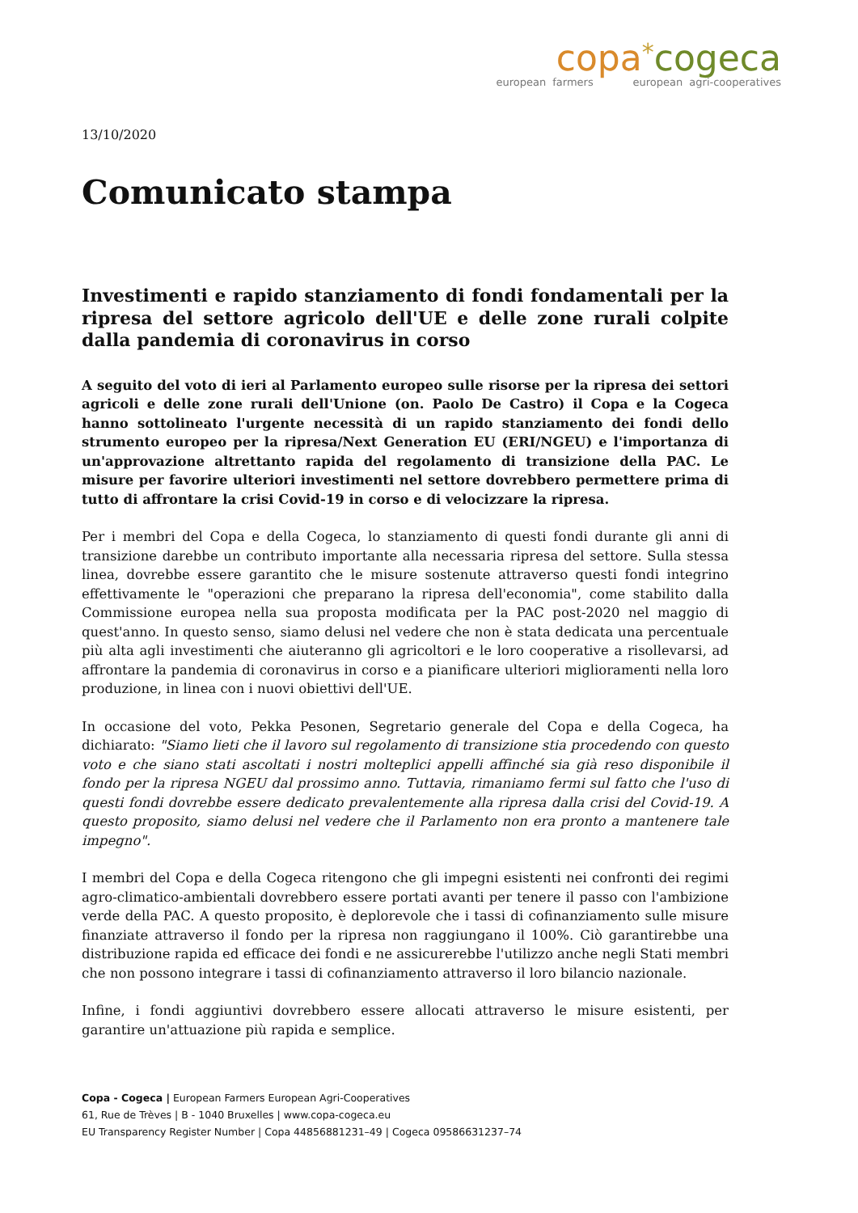copa*cogeca
european farmers european agri-cooperatives
13/10/2020
Comunicato stampa
Investimenti e rapido stanziamento di fondi fondamentali per la ripresa del settore agricolo dell'UE e delle zone rurali colpite dalla pandemia di coronavirus in corso
A seguito del voto di ieri al Parlamento europeo sulle risorse per la ripresa dei settori agricoli e delle zone rurali dell'Unione (on. Paolo De Castro) il Copa e la Cogeca hanno sottolineato l'urgente necessità di un rapido stanziamento dei fondi dello strumento europeo per la ripresa/Next Generation EU (ERI/NGEU) e l'importanza di un'approvazione altrettanto rapida del regolamento di transizione della PAC. Le misure per favorire ulteriori investimenti nel settore dovrebbero permettere prima di tutto di affrontare la crisi Covid-19 in corso e di velocizzare la ripresa.
Per i membri del Copa e della Cogeca, lo stanziamento di questi fondi durante gli anni di transizione darebbe un contributo importante alla necessaria ripresa del settore. Sulla stessa linea, dovrebbe essere garantito che le misure sostenute attraverso questi fondi integrino effettivamente le "operazioni che preparano la ripresa dell'economia", come stabilito dalla Commissione europea nella sua proposta modificata per la PAC post-2020 nel maggio di quest'anno. In questo senso, siamo delusi nel vedere che non è stata dedicata una percentuale più alta agli investimenti che aiuteranno gli agricoltori e le loro cooperative a risollevarsi, ad affrontare la pandemia di coronavirus in corso e a pianificare ulteriori miglioramenti nella loro produzione, in linea con i nuovi obiettivi dell'UE.
In occasione del voto, Pekka Pesonen, Segretario generale del Copa e della Cogeca, ha dichiarato: "Siamo lieti che il lavoro sul regolamento di transizione stia procedendo con questo voto e che siano stati ascoltati i nostri molteplici appelli affinché sia già reso disponibile il fondo per la ripresa NGEU dal prossimo anno. Tuttavia, rimaniamo fermi sul fatto che l'uso di questi fondi dovrebbe essere dedicato prevalentemente alla ripresa dalla crisi del Covid-19. A questo proposito, siamo delusi nel vedere che il Parlamento non era pronto a mantenere tale impegno".
I membri del Copa e della Cogeca ritengono che gli impegni esistenti nei confronti dei regimi agro-climatico-ambientali dovrebbero essere portati avanti per tenere il passo con l'ambizione verde della PAC. A questo proposito, è deplorevole che i tassi di cofinanziamento sulle misure finanziate attraverso il fondo per la ripresa non raggiungano il 100%. Ciò garantirebbe una distribuzione rapida ed efficace dei fondi e ne assicurerebbe l'utilizzo anche negli Stati membri che non possono integrare i tassi di cofinanziamento attraverso il loro bilancio nazionale.
Infine, i fondi aggiuntivi dovrebbero essere allocati attraverso le misure esistenti, per garantire un'attuazione più rapida e semplice.
Copa - Cogeca | European Farmers European Agri-Cooperatives
61, Rue de Trèves | B - 1040 Bruxelles | www.copa-cogeca.eu
EU Transparency Register Number | Copa 44856881231–49 | Cogeca 09586631237–74